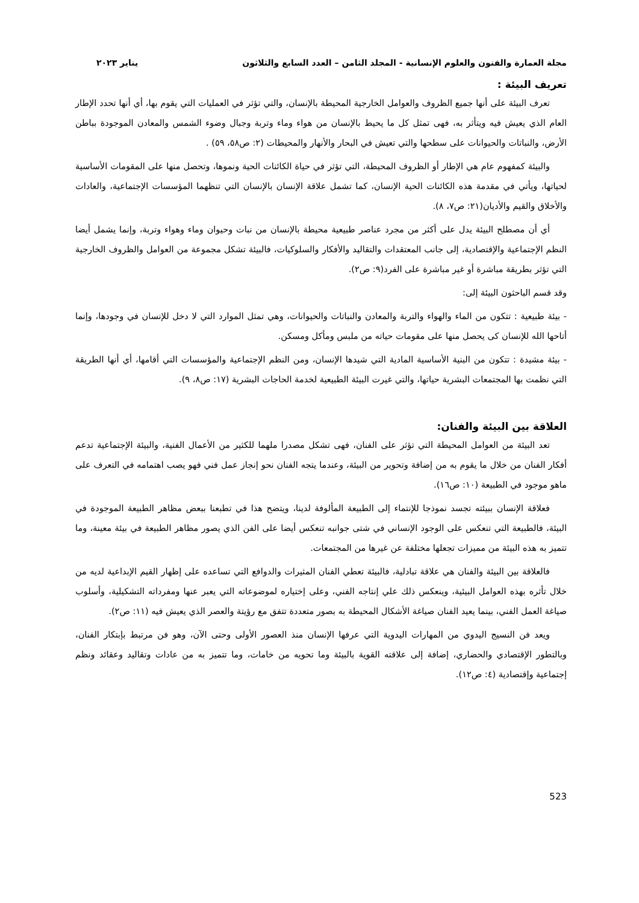مجلة العمارة والفنون والعلوم الإنسانية - المجلد الثامن – العدد السابع والثلاثون يناير ٢٠٢٣
تعريف البيئة :
تعرف البيئة على أنها جميع الظروف والعوامل الخارجية المحيطة بالإنسان، والتي تؤثر في العمليات التي يقوم بها، أي أنها تحدد الإطار العام الذي يعيش فيه ويتأثر به، فهى تمثل كل ما يحيط بالإنسان من هواء وماء وتربة وجبال وضوء الشمس والمعادن الموجودة بباطن الأرض، والنباتات والحيوانات على سطحها والتي تعيش في البحار والأنهار والمحيطات (٢: ص٥٨، ٥٩) .
والبيئة كمفهوم عام هي الإطار أو الظروف المحيطة، التي تؤثر في حياة الكائنات الحية ونموها، وتحصل منها على المقومات الأساسية لحياتها، ويأتي في مقدمة هذه الكائنات الحية الإنسان، كما تشمل علاقة الإنسان بالإنسان التي تنظهما المؤسسات الإجتماعية، والعادات والأخلاق والقيم والأديان(٢١: ص٧، ٨).
أي أن مصطلح البيئة يدل على أكثر من مجرد عناصر طبيعية محيطة بالإنسان من نبات وحيوان وماء وهواء وتربة، وإنما يشمل أيضا النظم الإجتماعية والإقتصادية، إلى جانب المعتقدات والتقاليد والأفكار والسلوكيات، فالبيئة تشكل مجموعة من العوامل والظروف الخارجية التي تؤثر بطريقة مباشرة أو غير مباشرة على الفرد(٩: ص٢).
وقد قسم الباحثون البيئة إلى:
- بيئة طبيعية : تتكون من الماء والهواء والتربة والمعادن والنباتات والحيوانات، وهي تمثل الموارد التي لا دخل للإنسان في وجودها، وإنما أتاحها الله للإنسان كى يحصل منها على مقومات حياته من ملبس ومأكل ومسكن.
- بيئة مشيدة : تتكون من البنية الأساسية المادية التي شيدها الإنسان، ومن النظم الإجتماعية والمؤسسات التي أقامها، أي أنها الطريقة التي نظمت بها المجتمعات البشرية حياتها، والتي غيرت البيئة الطبيعية لخدمة الحاجات البشرية (١٧: ص٨، ٩).
العلاقة بين البيئة والفنان:
تعد البيئة من العوامل المحيطة التي تؤثر على الفنان، فهى تشكل مصدرا ملهما للكثير من الأعمال الفنية، والبيئة الإجتماعية تدعم أفكار الفنان من خلال ما يقوم به من إضافة وتحوير من البيئة، وعندما يتجه الفنان نحو إنجاز عمل فني فهو يصب اهتمامه في التعرف على ماهو موجود في الطبيعة (١٠: ص١٦).
فعلاقة الإنسان ببيئته تجسد نموذجا للإنتماء إلى الطبيعة المألوفة لدينا، ويتضح هذا في تطبعنا ببعض مظاهر الطبيعة الموجودة في البيئة، فالطبيعة التي تنعكس على الوجود الإنساني في شتى جوانبه تنعكس أيضا على الفن الذي يصور مظاهر الطبيعة في بيئة معينة، وما تتميز به هذه البيئة من مميزات تجعلها مختلفة عن غيرها من المجتمعات.
فالعلاقة بين البيئة والفنان هي علاقة تبادلية، فالبيئة تعطي الفنان المثيرات والدوافع التي تساعده على إظهار القيم الإبداعية لديه من خلال تأثره بهذه العوامل البيئية، وينعكس ذلك علي إنتاجه الفني، وعلى إختياره لموضوعاته التي يعبر عنها ومفرداته التشكيلية، وأسلوب صياغة العمل الفني، بينما يعيد الفنان صياغة الأشكال المحيطة به بصور متعددة تتفق مع رؤيتة والعصر الذي يعيش فيه (١١: ص٢).
ويعد فن النسيج اليدوي من المهارات اليدوية التي عرفها الإنسان منذ العصور الأولى وحتى الآن، وهو فن مرتبط بإبتكار الفنان، وبالتطور الإقتصادي والحضاري، إضافة إلى علاقته القوية بالبيئة وما تحويه من خامات، وما تتميز به من عادات وتقاليد وعقائد ونظم إجتماعية وإقتصادية (٤: ص١٢).
523